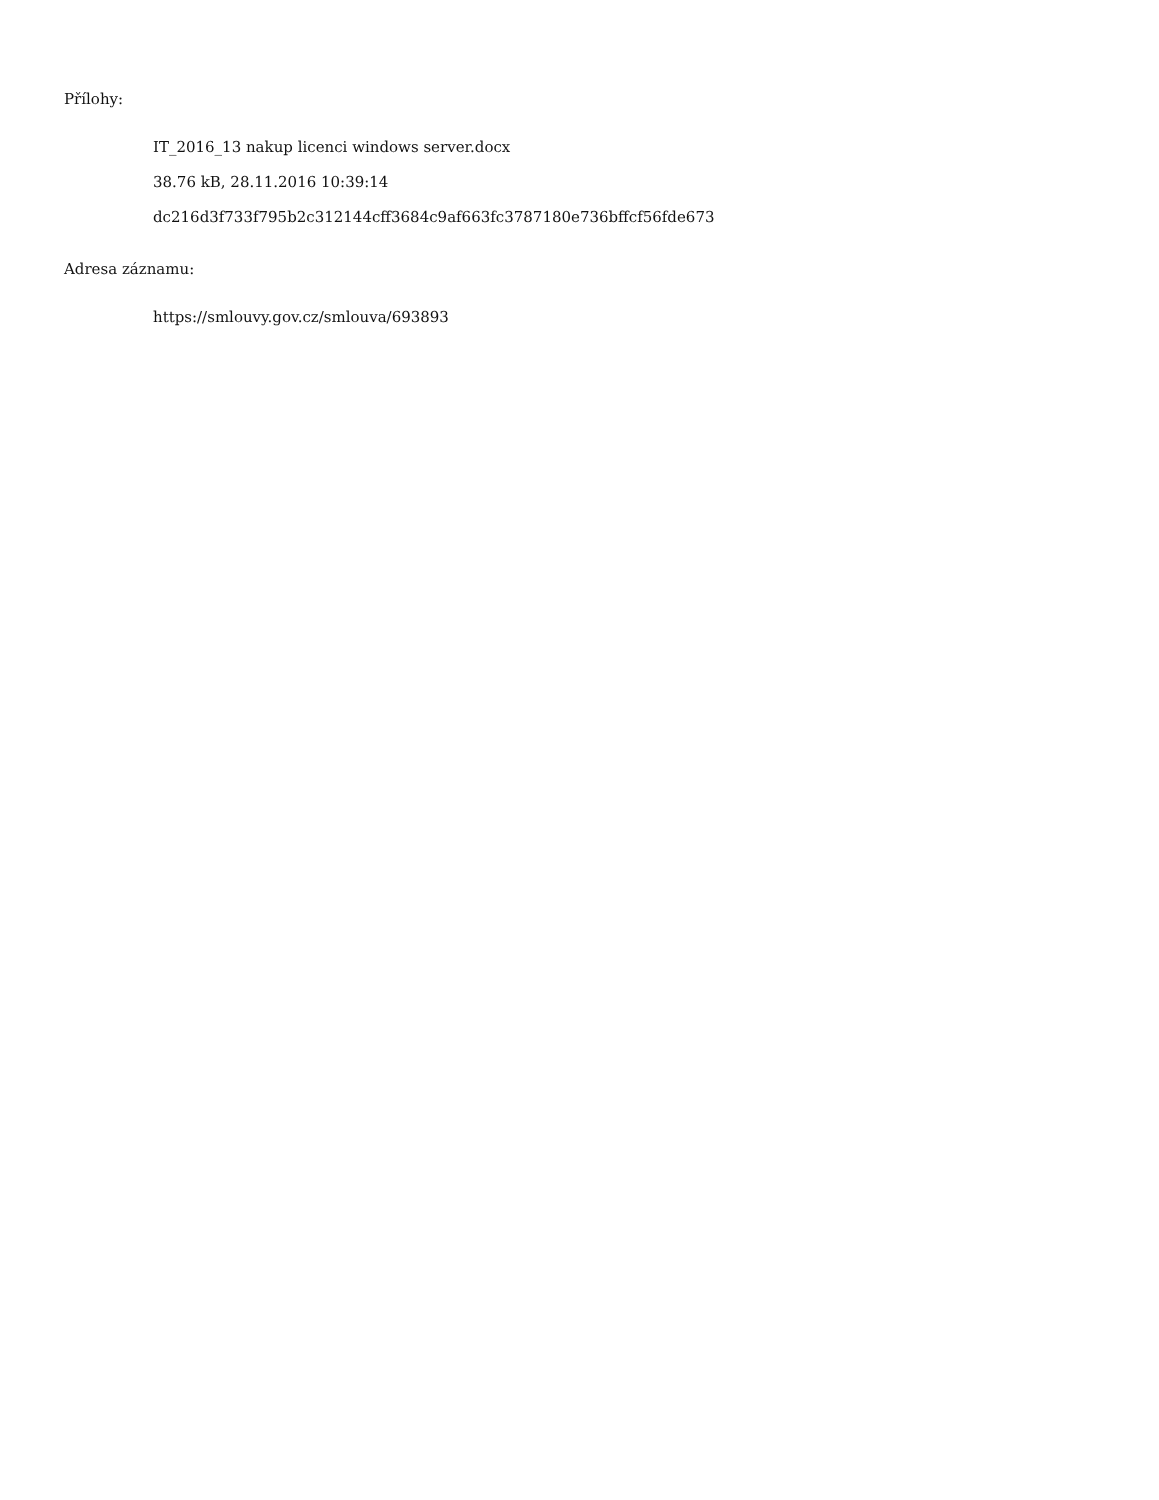Přílohy:
IT_2016_13 nakup licenci windows server.docx
38.76 kB, 28.11.2016 10:39:14
dc216d3f733f795b2c312144cff3684c9af663fc3787180e736bffcf56fde673
Adresa záznamu:
https://smlouvy.gov.cz/smlouva/693893